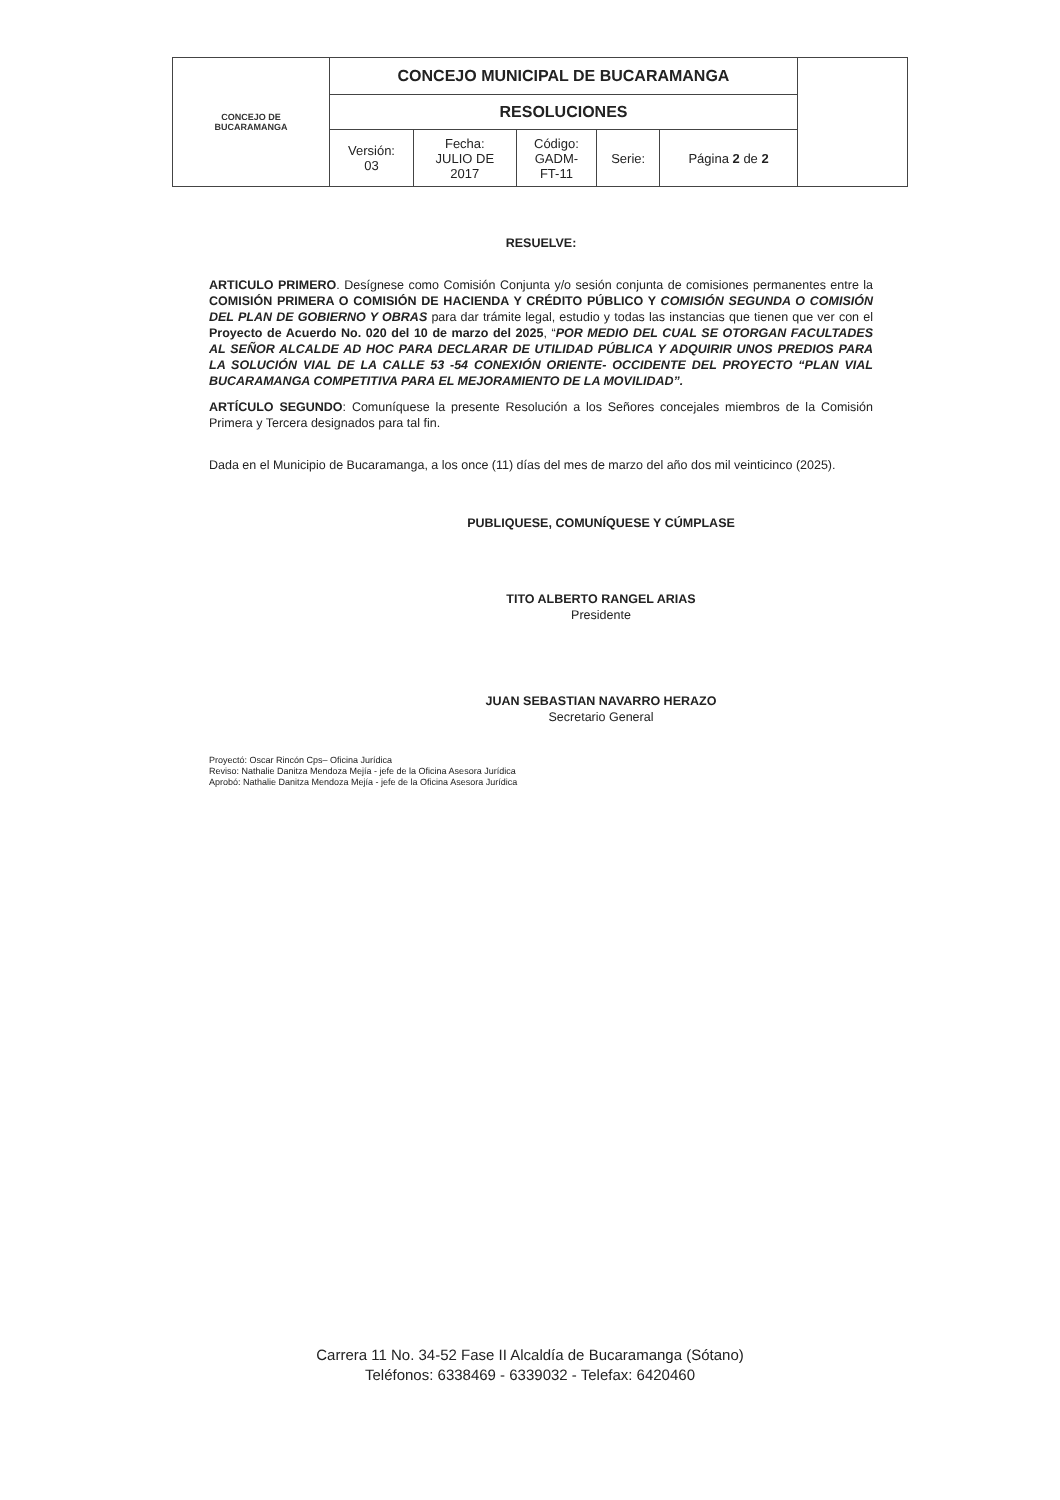| CONCEJO DE BUCARAMANGA | CONCEJO MUNICIPAL DE BUCARAMANGA | | | | | |
| | RESOLUCIONES | | | | | |
| | Versión: 03 | Fecha: JULIO DE 2017 | Código: GADM- FT-11 | Serie: | Página 2 de 2 | |
RESUELVE:
ARTICULO PRIMERO. Desígnese como Comisión Conjunta y/o sesión conjunta de comisiones permanentes entre la COMISIÓN PRIMERA O COMISIÓN DE HACIENDA Y CRÉDITO PÚBLICO Y COMISIÓN SEGUNDA O COMISIÓN DEL PLAN DE GOBIERNO Y OBRAS para dar trámite legal, estudio y todas las instancias que tienen que ver con el Proyecto de Acuerdo No. 020 del 10 de marzo del 2025, “POR MEDIO DEL CUAL SE OTORGAN FACULTADES AL SEÑOR ALCALDE AD HOC PARA DECLARAR DE UTILIDAD PÚBLICA Y ADQUIRIR UNOS PREDIOS PARA LA SOLUCIÓN VIAL DE LA CALLE 53 -54 CONEXIÓN ORIENTE- OCCIDENTE DEL PROYECTO “PLAN VIAL BUCARAMANGA COMPETITIVA PARA EL MEJORAMIENTO DE LA MOVILIDAD”.
ARTÍCULO SEGUNDO: Comuníquese la presente Resolución a los Señores concejales miembros de la Comisión Primera y Tercera designados para tal fin.
Dada en el Municipio de Bucaramanga, a los once (11) días del mes de marzo del año dos mil veinticinco (2025).
PUBLIQUESE, COMUNÍQUESE Y CÚMPLASE
TITO ALBERTO RANGEL ARIAS
Presidente
JUAN SEBASTIAN NAVARRO HERAZO
Secretario General
Proyectó: Oscar Rincón Cps– Oficina Jurídica
Reviso: Nathalie Danitza Mendoza Mejía - jefe de la Oficina Asesora Jurídica
Aprobó: Nathalie Danitza Mendoza Mejía - jefe de la Oficina Asesora Jurídica
Carrera 11 No. 34-52 Fase II Alcaldía de Bucaramanga (Sótano)
Teléfonos: 6338469 - 6339032 - Telefax: 6420460